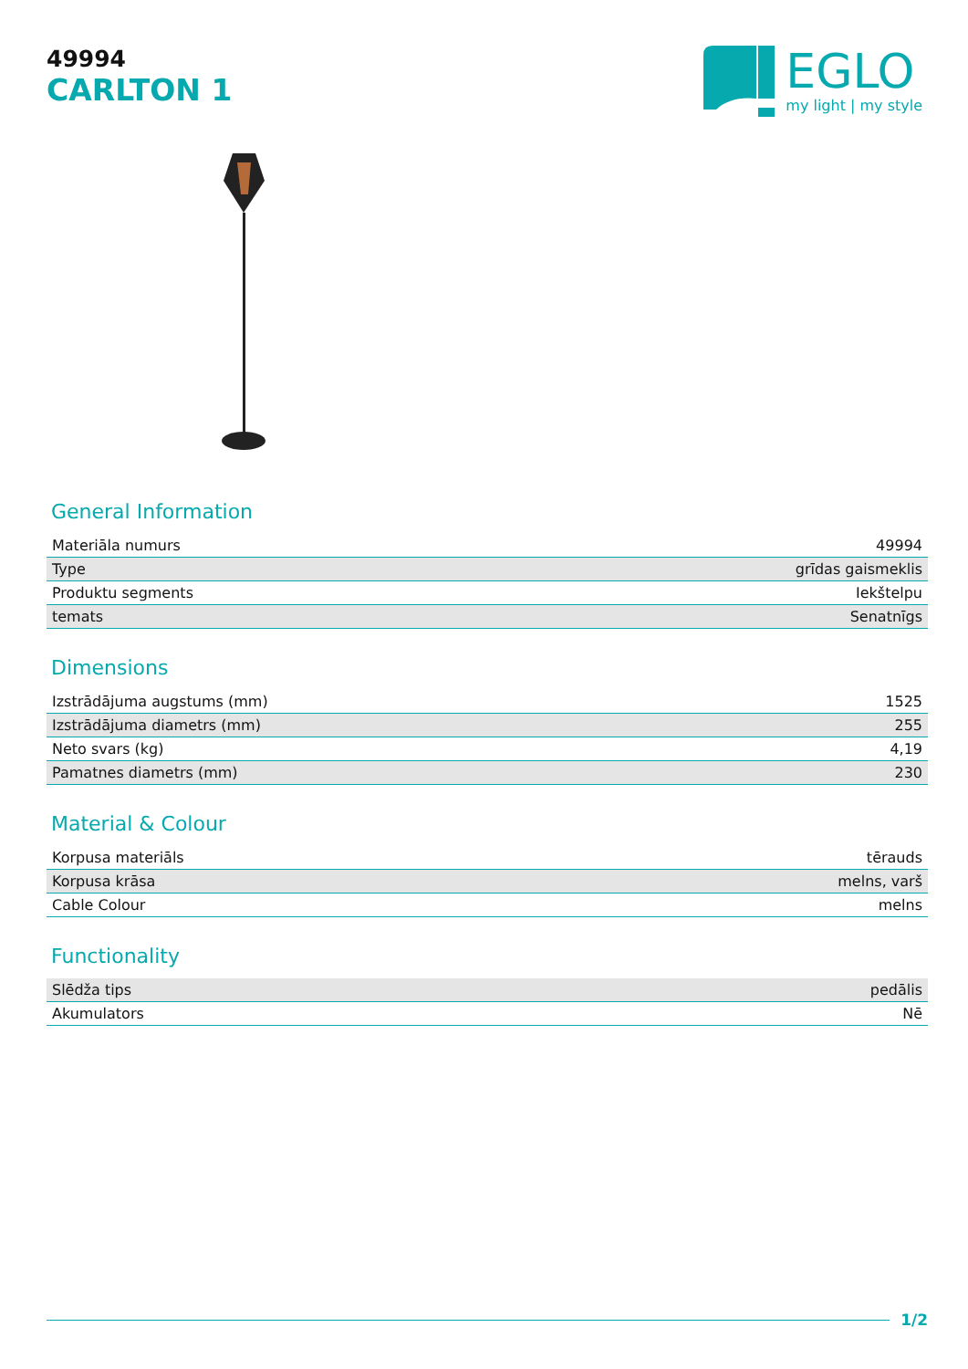49994
CARLTON 1
EGLO
my light | my style
General Information
| Materiāla numurs | 49994 |
| Type | grīdas gaismeklis |
| Produktu segments | Iekštelpu |
| temats | Senatnīgs |
Dimensions
| Izstrādājuma augstums (mm) | 1525 |
| Izstrādājuma diametrs (mm) | 255 |
| Neto svars (kg) | 4,19 |
| Pamatnes diametrs (mm) | 230 |
Material & Colour
| Korpusa materiāls | tērauds |
| Korpusa krāsa | melns, varš |
| Cable Colour | melns |
Functionality
| Slēdža tips | pedālis |
| Akumulators | Nē |
1/2